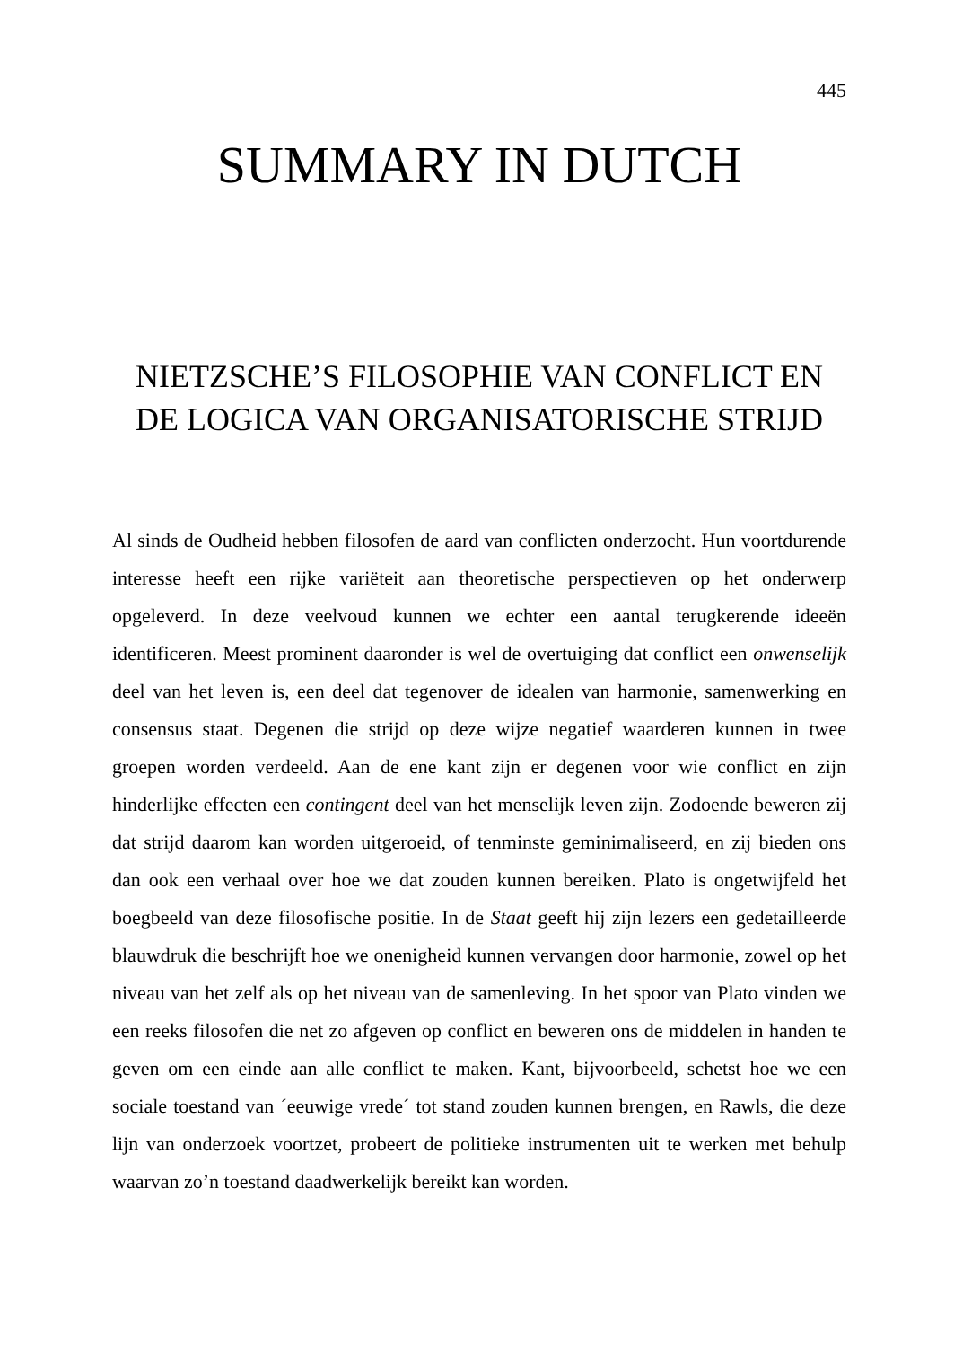445
SUMMARY IN DUTCH
NIETZSCHE’S FILOSOPHIE VAN CONFLICT EN DE LOGICA VAN ORGANISATORISCHE STRIJD
Al sinds de Oudheid hebben filosofen de aard van conflicten onderzocht. Hun voortdurende interesse heeft een rijke variëteit aan theoretische perspectieven op het onderwerp opgeleverd. In deze veelvoud kunnen we echter een aantal terugkerende ideeën identificeren. Meest prominent daaronder is wel de overtuiging dat conflict een onwenselijk deel van het leven is, een deel dat tegenover de idealen van harmonie, samenwerking en consensus staat. Degenen die strijd op deze wijze negatief waarderen kunnen in twee groepen worden verdeeld. Aan de ene kant zijn er degenen voor wie conflict en zijn hinderlijke effecten een contingent deel van het menselijk leven zijn. Zodoende beweren zij dat strijd daarom kan worden uitgeroeid, of tenminste geminimaliseerd, en zij bieden ons dan ook een verhaal over hoe we dat zouden kunnen bereiken. Plato is ongetwijfeld het boegbeeld van deze filosofische positie. In de Staat geeft hij zijn lezers een gedetailleerde blauwdruk die beschrijft hoe we onenigheid kunnen vervangen door harmonie, zowel op het niveau van het zelf als op het niveau van de samenleving. In het spoor van Plato vinden we een reeks filosofen die net zo afgeven op conflict en beweren ons de middelen in handen te geven om een einde aan alle conflict te maken. Kant, bijvoorbeeld, schetst hoe we een sociale toestand van ´eeuwige vrede´ tot stand zouden kunnen brengen, en Rawls, die deze lijn van onderzoek voortzet, probeert de politieke instrumenten uit te werken met behulp waarvan zo’n toestand daadwerkelijk bereikt kan worden.